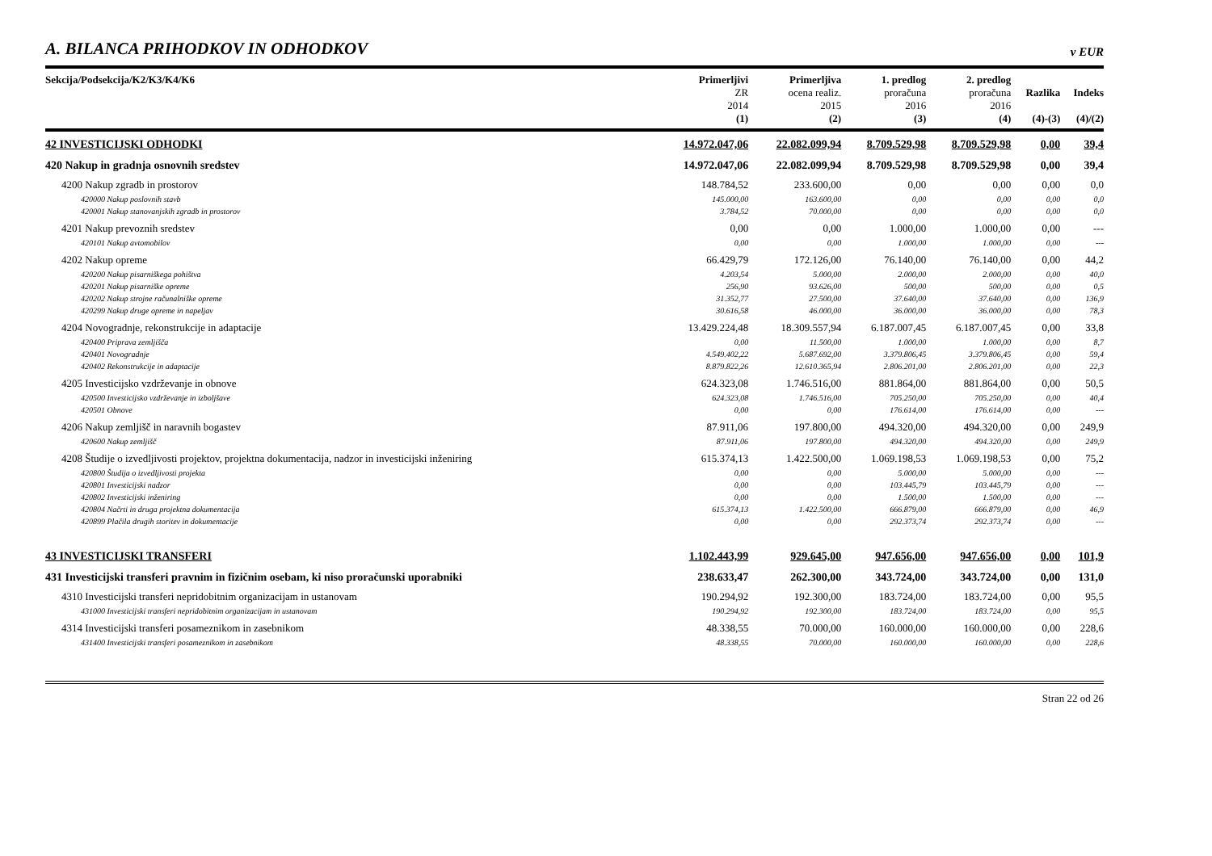A. BILANCA PRIHODKOV IN ODHODKOV
v EUR
| Sekcija/Podsekcija/K2/K3/K4/K6 | Primerljivi ZR 2014 (1) | Primerljiva ocena realiz. 2015 (2) | 1. predlog proračuna 2016 (3) | 2. predlog proračuna 2016 (4) | Razlika (4)-(3) | Indeks (4)/(2) |
| --- | --- | --- | --- | --- | --- | --- |
| 42 INVESTICIJSKI ODHODKI | 14.972.047,06 | 22.082.099,94 | 8.709.529,98 | 8.709.529,98 | 0,00 | 39,4 |
| 420 Nakup in gradnja osnovnih sredstev | 14.972.047,06 | 22.082.099,94 | 8.709.529,98 | 8.709.529,98 | 0,00 | 39,4 |
| 4200 Nakup zgradb in prostorov | 148.784,52 | 233.600,00 | 0,00 | 0,00 | 0,00 | 0,0 |
| 420000 Nakup poslovnih stavb | 145.000,00 | 163.600,00 | 0,00 | 0,00 | 0,00 | 0,0 |
| 420001 Nakup stanovanjskih zgradb in prostorov | 3.784,52 | 70.000,00 | 0,00 | 0,00 | 0,00 | 0,0 |
| 4201 Nakup prevoznih sredstev | 0,00 | 0,00 | 1.000,00 | 1.000,00 | 0,00 | --- |
| 420101 Nakup avtomobilov | 0,00 | 0,00 | 1.000,00 | 1.000,00 | 0,00 | --- |
| 4202 Nakup opreme | 66.429,79 | 172.126,00 | 76.140,00 | 76.140,00 | 0,00 | 44,2 |
| 420200 Nakup pisarniškega pohištva | 4.203,54 | 5.000,00 | 2.000,00 | 2.000,00 | 0,00 | 40,0 |
| 420201 Nakup pisarniške opreme | 256,90 | 93.626,00 | 500,00 | 500,00 | 0,00 | 0,5 |
| 420202 Nakup strojne računalniške opreme | 31.352,77 | 27.500,00 | 37.640,00 | 37.640,00 | 0,00 | 136,9 |
| 420299 Nakup druge opreme in napeljav | 30.616,58 | 46.000,00 | 36.000,00 | 36.000,00 | 0,00 | 78,3 |
| 4204 Novogradnje, rekonstrukcije in adaptacije | 13.429.224,48 | 18.309.557,94 | 6.187.007,45 | 6.187.007,45 | 0,00 | 33,8 |
| 420400 Priprava zemljišča | 0,00 | 11.500,00 | 1.000,00 | 1.000,00 | 0,00 | 8,7 |
| 420401 Novogradnje | 4.549.402,22 | 5.687.692,00 | 3.379.806,45 | 3.379.806,45 | 0,00 | 59,4 |
| 420402 Rekonstrukcije in adaptacije | 8.879.822,26 | 12.610.365,94 | 2.806.201,00 | 2.806.201,00 | 0,00 | 22,3 |
| 4205 Investicijsko vzdrževanje in obnove | 624.323,08 | 1.746.516,00 | 881.864,00 | 881.864,00 | 0,00 | 50,5 |
| 420500 Investicijsko vzdrževanje in izboljšave | 624.323,08 | 1.746.516,00 | 705.250,00 | 705.250,00 | 0,00 | 40,4 |
| 420501 Obnove | 0,00 | 0,00 | 176.614,00 | 176.614,00 | 0,00 | --- |
| 4206 Nakup zemljišč in naravnih bogastev | 87.911,06 | 197.800,00 | 494.320,00 | 494.320,00 | 0,00 | 249,9 |
| 420600 Nakup zemljišč | 87.911,06 | 197.800,00 | 494.320,00 | 494.320,00 | 0,00 | 249,9 |
| 4208 Študije o izvedljivosti projektov, projektna dokumentacija, nadzor in investicijski inženiring | 615.374,13 | 1.422.500,00 | 1.069.198,53 | 1.069.198,53 | 0,00 | 75,2 |
| 420800 Študija o izvedljivosti projekta | 0,00 | 0,00 | 5.000,00 | 5.000,00 | 0,00 | --- |
| 420801 Investicijski nadzor | 0,00 | 0,00 | 103.445,79 | 103.445,79 | 0,00 | --- |
| 420802 Investicijski inženiring | 0,00 | 0,00 | 1.500,00 | 1.500,00 | 0,00 | --- |
| 420804 Načrti in druga projektna dokumentacija | 615.374,13 | 1.422.500,00 | 666.879,00 | 666.879,00 | 0,00 | 46,9 |
| 420899 Plačila drugih storitev in dokumentacije | 0,00 | 0,00 | 292.373,74 | 292.373,74 | 0,00 | --- |
| 43 INVESTICIJSKI TRANSFERI | 1.102.443,99 | 929.645,00 | 947.656,00 | 947.656,00 | 0,00 | 101,9 |
| 431 Investicijski transferi pravnim in fizičnim osebam, ki niso proračunski uporabniki | 238.633,47 | 262.300,00 | 343.724,00 | 343.724,00 | 0,00 | 131,0 |
| 4310 Investicijski transferi nepridobitnim organizacijam in ustanovam | 190.294,92 | 192.300,00 | 183.724,00 | 183.724,00 | 0,00 | 95,5 |
| 431000 Investicijski transferi nepridobitnim organizacijam in ustanovam | 190.294,92 | 192.300,00 | 183.724,00 | 183.724,00 | 0,00 | 95,5 |
| 4314 Investicijski transferi posameznikom in zasebnikom | 48.338,55 | 70.000,00 | 160.000,00 | 160.000,00 | 0,00 | 228,6 |
| 431400 Investicijski transferi posameznikom in zasebnikom | 48.338,55 | 70.000,00 | 160.000,00 | 160.000,00 | 0,00 | 228,6 |
Stran 22 od 26